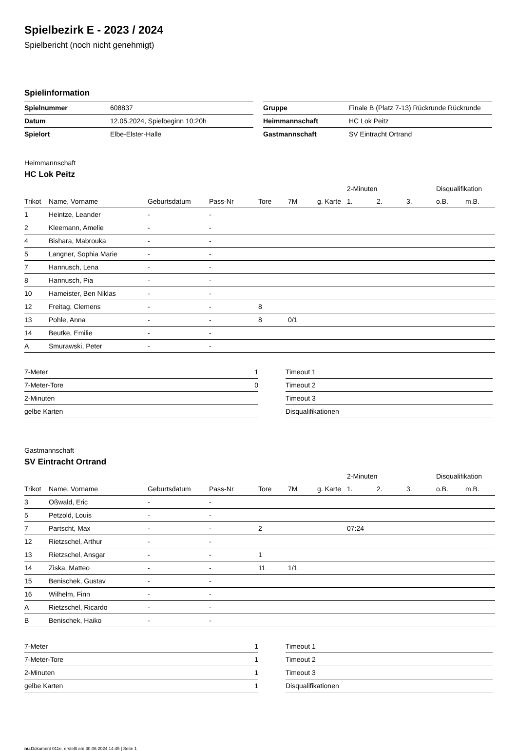Spielbezirk E - 2023 / 2024
Spielbericht (noch nicht genehmigt)
Spielinformation
| Spielnummer | 608837 |
| Datum | 12.05.2024, Spielbeginn 10:20h |
| Spielort | Elbe-Elster-Halle |
| Gruppe | Finale B (Platz 7-13) Rückrunde Rückrunde |
| Heimmannschaft | HC Lok Peitz |
| Gastmannschaft | SV Eintracht Ortrand |
Heimmannschaft
HC Lok Peitz
| | | | | | | | 2-Minuten | | | Disqualifikation | |
| Trikot | Name, Vorname | Geburtsdatum | Pass-Nr | Tore | 7M | g. Karte | 1. | 2. | 3. | o.B. | m.B. |
| 1 | Heintze, Leander | - | - | | | | | | | | |
| 2 | Kleemann, Amelie | - | - | | | | | | | | |
| 4 | Bishara, Mabrouka | - | - | | | | | | | | |
| 5 | Langner, Sophia Marie | - | - | | | | | | | | |
| 7 | Hannusch, Lena | - | - | | | | | | | | |
| 8 | Hannusch, Pia | - | - | | | | | | | | |
| 10 | Hameister, Ben Niklas | - | - | | | | | | | | |
| 12 | Freitag, Clemens | - | - | 8 | | | | | | | |
| 13 | Pohle, Anna | - | - | 8 | 0/1 | | | | | | |
| 14 | Beutke, Emilie | - | - | | | | | | | | |
| A | Smurawski, Peter | - | - | | | | | | | | |
| 7-Meter | 1 |
| 7-Meter-Tore | 0 |
| 2-Minuten | |
| gelbe Karten | |
| Timeout 1 |
| Timeout 2 |
| Timeout 3 |
| Disqualifikationen |
Gastmannschaft
SV Eintracht Ortrand
| | | | | | | | 2-Minuten | | | Disqualifikation | |
| Trikot | Name, Vorname | Geburtsdatum | Pass-Nr | Tore | 7M | g. Karte | 1. | 2. | 3. | o.B. | m.B. |
| 3 | Oßwald, Eric | - | - | | | | | | | | |
| 5 | Petzold, Louis | - | - | | | | | | | | |
| 7 | Partscht, Max | - | - | 2 | | | 07:24 | | | | |
| 12 | Rietzschel, Arthur | - | - | | | | | | | | |
| 13 | Rietzschel, Ansgar | - | - | 1 | | | | | | | |
| 14 | Ziska, Matteo | - | - | 11 | 1/1 | | | | | | |
| 15 | Benischek, Gustav | - | - | | | | | | | | |
| 16 | Wilhelm, Finn | - | - | | | | | | | | |
| A | Rietzschel, Ricardo | - | - | | | | | | | | |
| B | Benischek, Haiko | - | - | | | | | | | | |
| 7-Meter | 1 |
| 7-Meter-Tore | 1 |
| 2-Minuten | 1 |
| gelbe Karten | 1 |
| Timeout 1 |
| Timeout 2 |
| Timeout 3 |
| Disqualifikationen |
nu.Dokument 011e, erstellt am 30.06.2024 14:45 | Seite 1